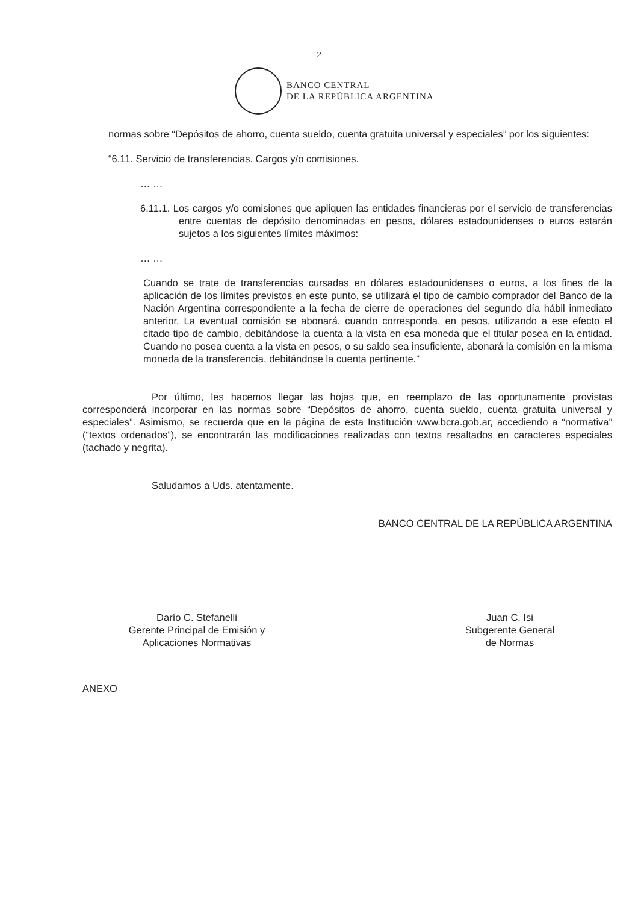-2-
BANCO CENTRAL
DE LA REPÚBLICA ARGENTINA
normas sobre “Depósitos de ahorro, cuenta sueldo, cuenta gratuita universal y especiales” por los siguientes:
“6.11. Servicio de transferencias. Cargos y/o comisiones.
… …
6.11.1. Los cargos y/o comisiones que apliquen las entidades financieras por el servicio de transferencias entre cuentas de depósito denominadas en pesos, dólares estadounidenses o euros estarán sujetos a los siguientes límites máximos:
… …
Cuando se trate de transferencias cursadas en dólares estadounidenses o euros, a los fines de la aplicación de los límites previstos en este punto, se utilizará el tipo de cambio comprador del Banco de la Nación Argentina correspondiente a la fecha de cierre de operaciones del segundo día hábil inmediato anterior. La eventual comisión se abonará, cuando corresponda, en pesos, utilizando a ese efecto el citado tipo de cambio, debitándose la cuenta a la vista en esa moneda que el titular posea en la entidad. Cuando no posea cuenta a la vista en pesos, o su saldo sea insuficiente, abonará la comisión en la misma moneda de la transferencia, debitándose la cuenta pertinente.”
Por último, les hacemos llegar las hojas que, en reemplazo de las oportunamente provistas corresponderá incorporar en las normas sobre “Depósitos de ahorro, cuenta sueldo, cuenta gratuita universal y especiales”. Asimismo, se recuerda que en la página de esta Institución www.bcra.gob.ar, accediendo a “normativa” (“textos ordenados”), se encontrarán las modificaciones realizadas con textos resaltados en caracteres especiales (tachado y negrita).
Saludamos a Uds. atentamente.
BANCO CENTRAL DE LA REPÚBLICA ARGENTINA
Darío C. Stefanelli
Gerente Principal de Emisión y
Aplicaciones Normativas
Juan C. Isi
Subgerente General
de Normas
ANEXO